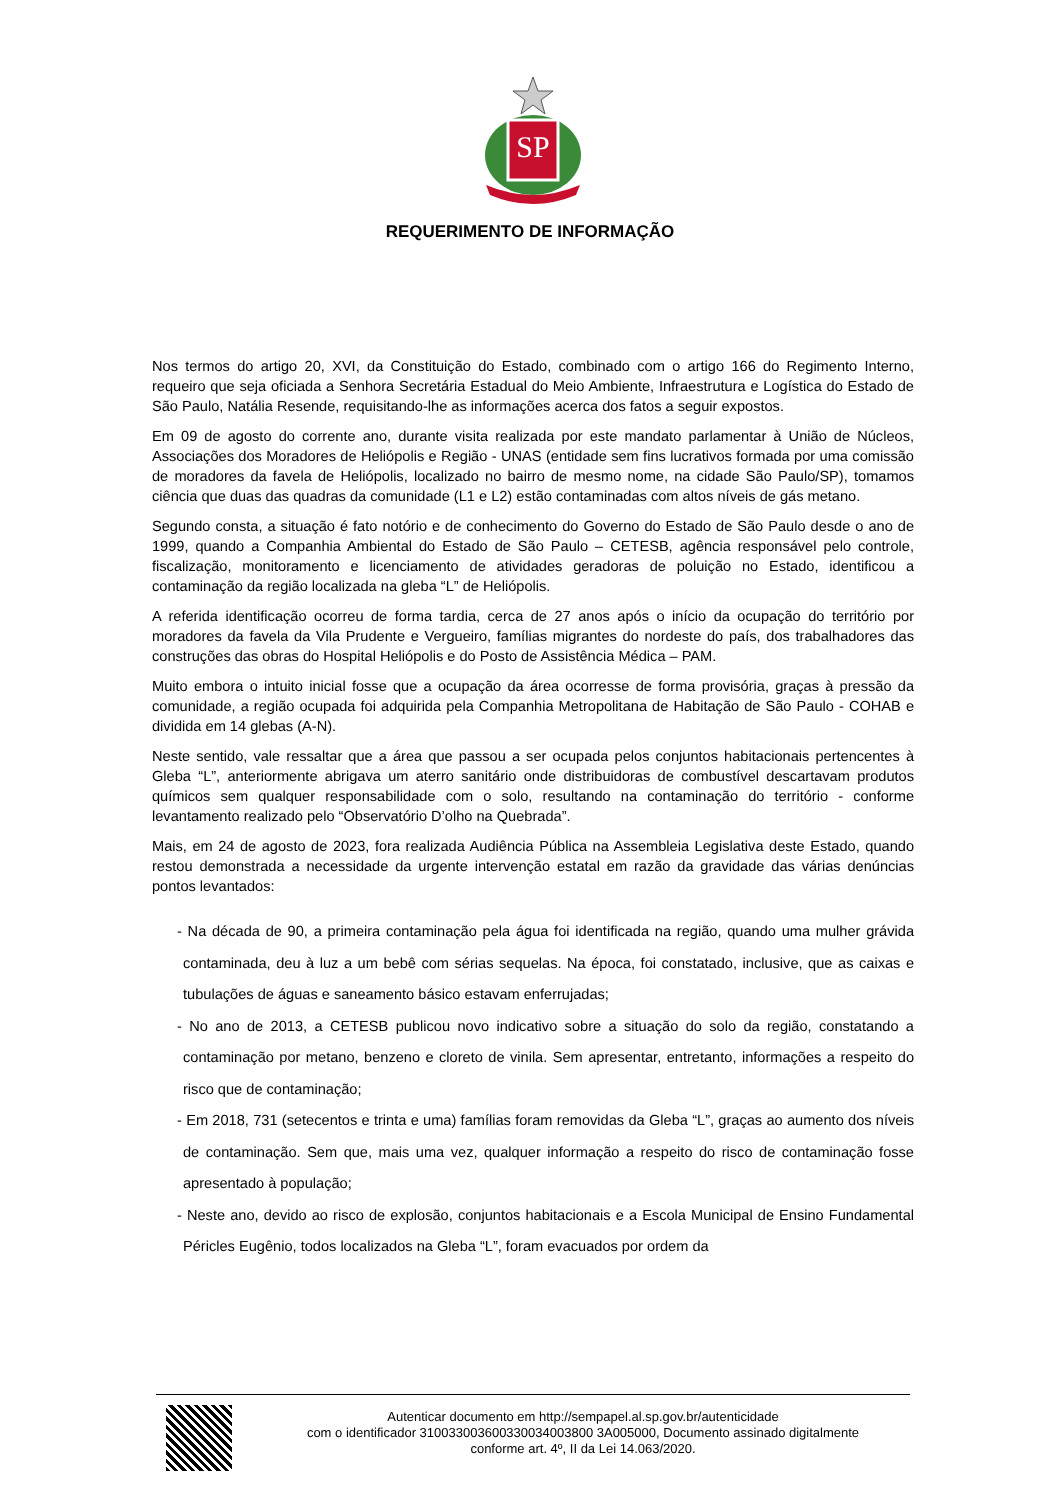SP
REQUERIMENTO DE INFORMAÇÃO
Nos termos do artigo 20, XVI, da Constituição do Estado, combinado com o artigo 166 do Regimento Interno, requeiro que seja oficiada a Senhora Secretária Estadual do Meio Ambiente, Infraestrutura e Logística do Estado de São Paulo, Natália Resende, requisitando-lhe as informações acerca dos fatos a seguir expostos.
Em 09 de agosto do corrente ano, durante visita realizada por este mandato parlamentar à União de Núcleos, Associações dos Moradores de Heliópolis e Região - UNAS (entidade sem fins lucrativos formada por uma comissão de moradores da favela de Heliópolis, localizado no bairro de mesmo nome, na cidade São Paulo/SP), tomamos ciência que duas das quadras da comunidade (L1 e L2) estão contaminadas com altos níveis de gás metano.
Segundo consta, a situação é fato notório e de conhecimento do Governo do Estado de São Paulo desde o ano de 1999, quando a Companhia Ambiental do Estado de São Paulo – CETESB, agência responsável pelo controle, fiscalização, monitoramento e licenciamento de atividades geradoras de poluição no Estado, identificou a contaminação da região localizada na gleba “L” de Heliópolis.
A referida identificação ocorreu de forma tardia, cerca de 27 anos após o início da ocupação do território por moradores da favela da Vila Prudente e Vergueiro, famílias migrantes do nordeste do país, dos trabalhadores das construções das obras do Hospital Heliópolis e do Posto de Assistência Médica – PAM.
Muito embora o intuito inicial fosse que a ocupação da área ocorresse de forma provisória, graças à pressão da comunidade, a região ocupada foi adquirida pela Companhia Metropolitana de Habitação de São Paulo - COHAB e dividida em 14 glebas (A-N).
Neste sentido, vale ressaltar que a área que passou a ser ocupada pelos conjuntos habitacionais pertencentes à Gleba “L”, anteriormente abrigava um aterro sanitário onde distribuidoras de combustível descartavam produtos químicos sem qualquer responsabilidade com o solo, resultando na contaminação do território - conforme levantamento realizado pelo “Observatório D’olho na Quebrada”.
Mais, em 24 de agosto de 2023, fora realizada Audiência Pública na Assembleia Legislativa deste Estado, quando restou demonstrada a necessidade da urgente intervenção estatal em razão da gravidade das várias denúncias pontos levantados:
- Na década de 90, a primeira contaminação pela água foi identificada na região, quando uma mulher grávida contaminada, deu à luz a um bebê com sérias sequelas. Na época, foi constatado, inclusive, que as caixas e tubulações de águas e saneamento básico estavam enferrujadas;
- No ano de 2013, a CETESB publicou novo indicativo sobre a situação do solo da região, constatando a contaminação por metano, benzeno e cloreto de vinila. Sem apresentar, entretanto, informações a respeito do risco que de contaminação;
- Em 2018, 731 (setecentos e trinta e uma) famílias foram removidas da Gleba “L”, graças ao aumento dos níveis de contaminação. Sem que, mais uma vez, qualquer informação a respeito do risco de contaminação fosse apresentado à população;
- Neste ano, devido ao risco de explosão, conjuntos habitacionais e a Escola Municipal de Ensino Fundamental Péricles Eugênio, todos localizados na Gleba “L”, foram evacuados por ordem da
Autenticar documento em http://sempapel.al.sp.gov.br/autenticidade
com o identificador 310033003600330034003800 3A005000, Documento assinado digitalmente
conforme art. 4º, II da Lei 14.063/2020.